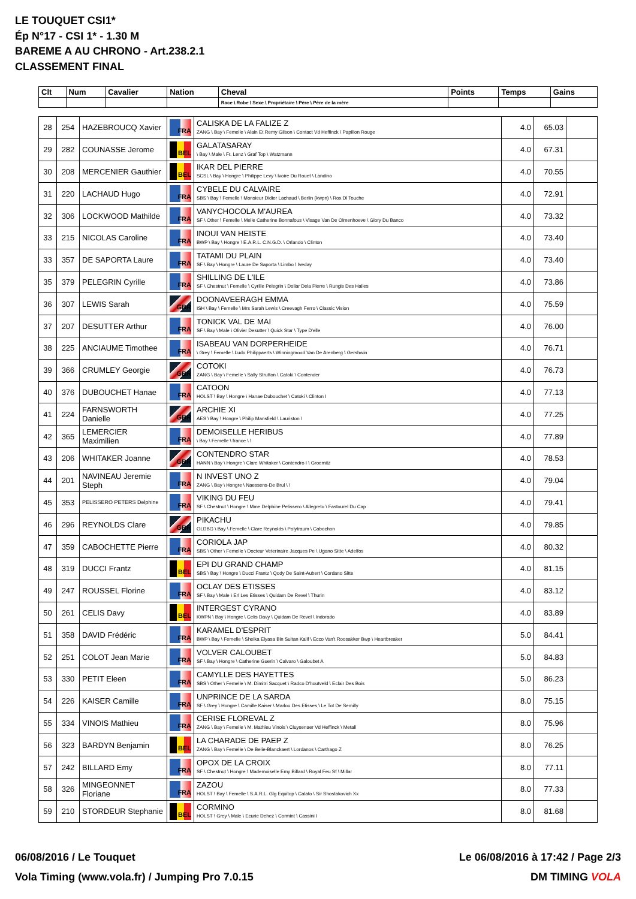LE TOUQUET CSI1*
Ép N°17 - CSI 1* - 1.30 M
BAREME A AU CHRONO - Art.238.2.1
CLASSEMENT FINAL
| Clt | Num | Cavalier | Nation | Cheval | Points | Temps | Gains |
| --- | --- | --- | --- | --- | --- | --- | --- |
| | | | | Race \ Robe \ Sexe \ Propriétaire \ Père \ Père de la mère | | | |
| 28 | 254 | HAZEBROUCQ Xavier | FRA | CALISKA DE LA FALIZE Z ZANG \ Bay \ Femelle \ Alain Et Remy Gilson \ Contact Vd Heffinck \ Papillon Rouge | 4.0 | 65.03 | |
| 29 | 282 | COUNASSE Jerome | BEL | GALATASARAY \ Bay \ Male \ Fr. Lenz \ Graf Top \ Watzmann | 4.0 | 67.31 | |
| 30 | 208 | MERCENIER Gauthier | BEL | IKAR DEL PIERRE SCSL \ Bay \ Hongre \ Philippe Levy \ Ivoire Du Rouet \ Landino | 4.0 | 70.55 | |
| 31 | 220 | LACHAUD Hugo | FRA | CYBELE DU CALVAIRE SBS \ Bay \ Femelle \ Monsieur Didier Lachaud \ Berlin (kwpn) \ Rox Dl Touche | 4.0 | 72.91 | |
| 32 | 306 | LOCKWOOD Mathilde | FRA | VANYCHOCOLA M'AUREA SF \ Other \ Femelle \ Melle Catherine Bonnafous \ Visage Van De Olmenhoeve \ Glory Du Banco | 4.0 | 73.32 | |
| 33 | 215 | NICOLAS Caroline | FRA | INOUI VAN HEISTE BWP \ Bay \ Hongre \ E.A.R.L. C.N.G.D. \ Orlando \ Clinton | 4.0 | 73.40 | |
| 33 | 357 | DE SAPORTA Laure | FRA | TATAMI DU PLAIN SF \ Bay \ Hongre \ Laure De Saporta \ Limbo \ Iveday | 4.0 | 73.40 | |
| 35 | 379 | PELEGRIN Cyrille | FRA | SHILLING DE L'ILE SF \ Chestnut \ Femelle \ Cyrille Pelegrin \ Dollar Dela Pierre \ Rungis Des Halles | 4.0 | 73.86 | |
| 36 | 307 | LEWIS Sarah | GBR | DOONAVEERAGH EMMA ISH \ Bay \ Femelle \ Mrs Sarah Lewis \ Creevagh Ferro \ Classic Vision | 4.0 | 75.59 | |
| 37 | 207 | DESUTTER Arthur | FRA | TONICK VAL DE MAI SF \ Bay \ Male \ Olivier Desutter \ Quick Star \ Type D'elle | 4.0 | 76.00 | |
| 38 | 225 | ANCIAUME Timothee | FRA | ISABEAU VAN DORPERHEIDE \ Grey \ Femelle \ Ludo Philippaerts \ Winningmood Van De Arenberg \ Gershwin | 4.0 | 76.71 | |
| 39 | 366 | CRUMLEY Georgie | GBR | COTOKI ZANG \ Bay \ Femelle \ Sally Strutton \ Catoki \ Contender | 4.0 | 76.73 | |
| 40 | 376 | DUBOUCHET Hanae | FRA | CATOON HOLST \ Bay \ Hongre \ Hanae Dubouchet \ Catoki \ Clinton I | 4.0 | 77.13 | |
| 41 | 224 | FARNSWORTH Danielle | GBR | ARCHIE XI AES \ Bay \ Hongre \ Philip Mansfield \ Lauriston \ | 4.0 | 77.25 | |
| 42 | 365 | LEMERCIER Maximilien | FRA | DEMOISELLE HERIBUS \ Bay \ Femelle \ france \ \ | 4.0 | 77.89 | |
| 43 | 206 | WHITAKER Joanne | GBR | CONTENDRO STAR HANN \ Bay \ Hongre \ Clare Whitaker \ Contendro I \ Groemitz | 4.0 | 78.53 | |
| 44 | 201 | NAVINEAU Jeremie Steph | FRA | N INVEST UNO Z ZANG \ Bay \ Hongre \ Naessens-De Brul \ \ | 4.0 | 79.04 | |
| 45 | 353 | PELISSERO PETERS Delphine | FRA | VIKING DU FEU SF \ Chestnut \ Hongre \ Mme Delphine Pelissero \ Allegreto \ Fastourel Du Cap | 4.0 | 79.41 | |
| 46 | 296 | REYNOLDS Clare | GBR | PIKACHU OLDBG \ Bay \ Femelle \ Clare Reynolds \ Polytraum \ Cabochon | 4.0 | 79.85 | |
| 47 | 359 | CABOCHETTE Pierre | FRA | CORIOLA JAP SBS \ Other \ Femelle \ Docteur Veterinaire Jacques Pe \ Ugano Sitte \ Adelfos | 4.0 | 80.32 | |
| 48 | 319 | DUCCI Frantz | BEL | EPI DU GRAND CHAMP SBS \ Bay \ Hongre \ Ducci Frantz \ Qody De Saint-Aubert \ Cordano Sitte | 4.0 | 81.15 | |
| 49 | 247 | ROUSSEL Florine | FRA | OCLAY DES ETISSES SF \ Bay \ Male \ Erl Les Etisses \ Quidam De Revel \ Thurin | 4.0 | 83.12 | |
| 50 | 261 | CELIS Davy | BEL | INTERGEST CYRANO KWPN \ Bay \ Hongre \ Celis Davy \ Quidam De Revel \ Indorado | 4.0 | 83.89 | |
| 51 | 358 | DAVID Frédéric | FRA | KARAMEL D'ESPRIT BWP \ Bay \ Femelle \ Sheika Elyasa Bin Sultan Kalif \ Ecco Van't Roosakker Bwp \ Heartbreaker | 5.0 | 84.41 | |
| 52 | 251 | COLOT Jean Marie | FRA | VOLVER CALOUBET SF \ Bay \ Hongre \ Catherine Guerin \ Calvaro \ Galoubet A | 5.0 | 84.83 | |
| 53 | 330 | PETIT Eleen | FRA | CAMYLLE DES HAYETTES SBS \ Other \ Femelle \ M. Dimitri Sacquet \ Radco D'houtveld \ Eclair Des Bois | 5.0 | 86.23 | |
| 54 | 226 | KAISER Camille | FRA | UNPRINCE DE LA SARDA SF \ Grey \ Hongre \ Camille Kaiser \ Marlou Des Etisses \ Le Tot De Semilly | 8.0 | 75.15 | |
| 55 | 334 | VINOIS Mathieu | FRA | CERISE FLOREVAL Z ZANG \ Bay \ Femelle \ M. Mathieu Vinois \ Cluysenaer Vd Heffinck \ Metall | 8.0 | 75.96 | |
| 56 | 323 | BARDYN Benjamin | BEL | LA CHARADE DE PAEP Z ZANG \ Bay \ Femelle \ De Belie-Blanckaert \ Lordanos \ Carthago Z | 8.0 | 76.25 | |
| 57 | 242 | BILLARD Emy | FRA | OPOX DE LA CROIX SF \ Chestnut \ Hongre \ Mademoiselle Emy Billard \ Royal Feu Sf \ Millar | 8.0 | 77.11 | |
| 58 | 326 | MINGEONNET Floriane | FRA | ZAZOU HOLST \ Bay \ Femelle \ S.A.R.L. Glg Equitop \ Calato \ Sir Shostakovich Xx | 8.0 | 77.33 | |
| 59 | 210 | STORDEUR Stephanie | BEL | CORMINO HOLST \ Grey \ Male \ Ecurie Dehez \ Cormint \ Cassini I | 8.0 | 81.68 | |
06/08/2016 / Le Touquet Le 06/08/2016 à 17:42 / Page 2/3
Vola Timing (www.vola.fr) / Jumping Pro 7.0.15 DM TIMING VOLA